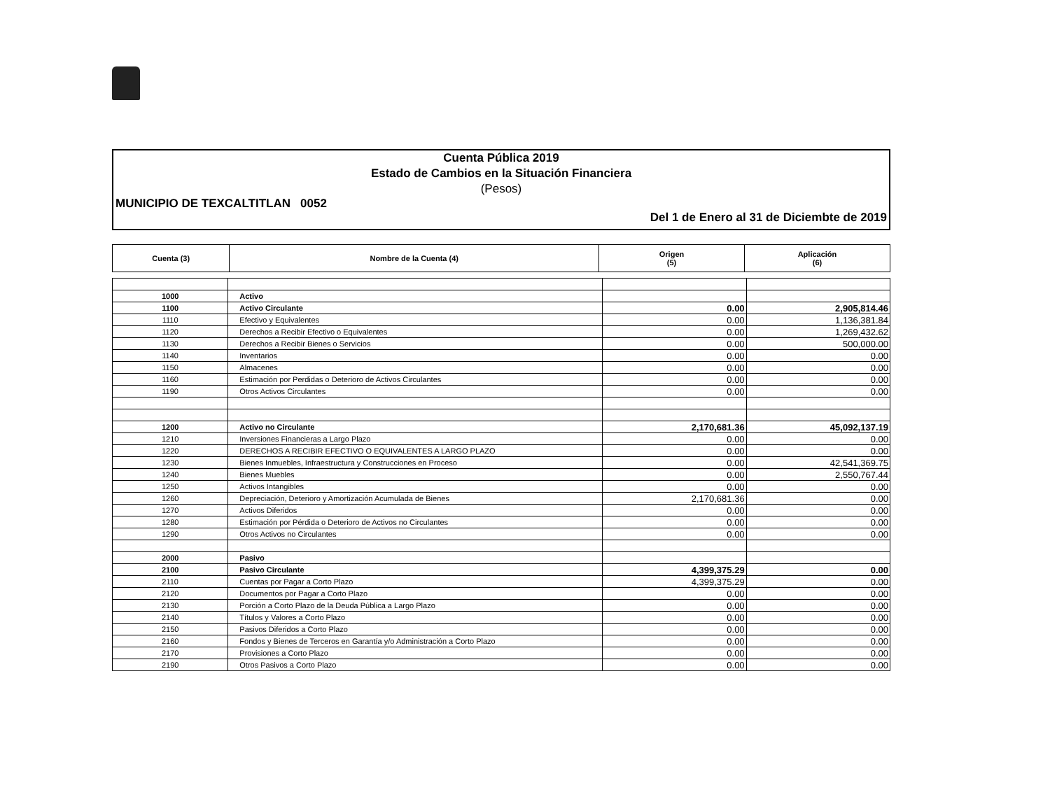Cuenta Pública 2019
Estado de Cambios en la Situación Financiera
(Pesos)
MUNICIPIO DE TEXCALTITLAN 0052
Del 1 de Enero al 31 de Diciembte de 2019
| Cuenta (3) | Nombre de la Cuenta (4) | Origen (5) | Aplicación (6) |
| --- | --- | --- | --- |
| 1000 | Activo | | |
| 1100 | Activo Circulante | 0.00 | 2,905,814.46 |
| 1110 | Efectivo y Equivalentes | 0.00 | 1,136,381.84 |
| 1120 | Derechos a Recibir Efectivo o Equivalentes | 0.00 | 1,269,432.62 |
| 1130 | Derechos a Recibir Bienes o Servicios | 0.00 | 500,000.00 |
| 1140 | Inventarios | 0.00 | 0.00 |
| 1150 | Almacenes | 0.00 | 0.00 |
| 1160 | Estimación por Perdidas o Deterioro de Activos Circulantes | 0.00 | 0.00 |
| 1190 | Otros Activos Circulantes | 0.00 | 0.00 |
| 1200 | Activo no Circulante | 2,170,681.36 | 45,092,137.19 |
| 1210 | Inversiones Financieras a Largo Plazo | 0.00 | 0.00 |
| 1220 | DERECHOS A RECIBIR EFECTIVO O EQUIVALENTES A LARGO PLAZO | 0.00 | 0.00 |
| 1230 | Bienes Inmuebles, Infraestructura y Construcciones en Proceso | 0.00 | 42,541,369.75 |
| 1240 | Bienes Muebles | 0.00 | 2,550,767.44 |
| 1250 | Activos Intangibles | 0.00 | 0.00 |
| 1260 | Depreciación, Deterioro y Amortización Acumulada de Bienes | 2,170,681.36 | 0.00 |
| 1270 | Activos Diferidos | 0.00 | 0.00 |
| 1280 | Estimación por Pérdida o Deterioro de Activos no Circulantes | 0.00 | 0.00 |
| 1290 | Otros Activos no Circulantes | 0.00 | 0.00 |
| 2000 | Pasivo | | |
| 2100 | Pasivo Circulante | 4,399,375.29 | 0.00 |
| 2110 | Cuentas por Pagar a Corto Plazo | 4,399,375.29 | 0.00 |
| 2120 | Documentos por Pagar a Corto Plazo | 0.00 | 0.00 |
| 2130 | Porción a Corto Plazo de la Deuda Pública a Largo Plazo | 0.00 | 0.00 |
| 2140 | Títulos y Valores a Corto Plazo | 0.00 | 0.00 |
| 2150 | Pasivos Diferidos a Corto Plazo | 0.00 | 0.00 |
| 2160 | Fondos y Bienes de Terceros en Garantía y/o Administración a Corto Plazo | 0.00 | 0.00 |
| 2170 | Provisiones a Corto Plazo | 0.00 | 0.00 |
| 2190 | Otros Pasivos a Corto Plazo | 0.00 | 0.00 |